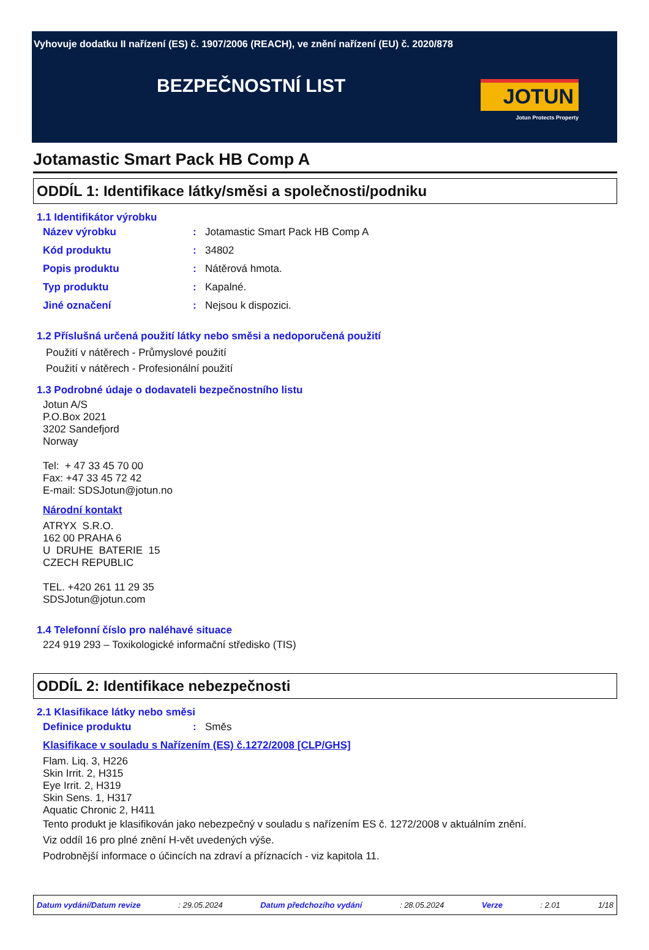Vyhovuje dodatku II nařízení (ES) č. 1907/2006 (REACH), ve znění nařízení (EU) č. 2020/878
BEZPEČNOSTNÍ LIST
JOTUN
Jotun Protects Property
Jotamastic Smart Pack HB Comp A
ODDÍL 1: Identifikace látky/směsi a společnosti/podniku
1.1 Identifikátor výrobku
Název výrobku: Jotamastic Smart Pack HB Comp A
Kód produktu: 34802
Popis produktu: Nátěrová hmota.
Typ produktu: Kapalné.
Jiné označení: Nejsou k dispozici.
1.2 Příslušná určená použití látky nebo směsi a nedoporučená použití
Použití v nátěrech - Průmyslové použití
Použití v nátěrech - Profesionální použití
1.3 Podrobné údaje o dodavateli bezpečnostního listu
Jotun A/S
P.O.Box 2021
3202 Sandefjord
Norway
Tel: + 47 33 45 70 00
Fax: +47 33 45 72 42
E-mail: SDSJotun@jotun.no
Národní kontakt
ATRYX S.R.O.
162 00 PRAHA 6
U DRUHE BATERIE 15
CZECH REPUBLIC
TEL. +420 261 11 29 35
SDSJotun@jotun.com
1.4 Telefonní číslo pro naléhavé situace
224 919 293 – Toxikologické informační středisko (TIS)
ODDÍL 2: Identifikace nebezpečnosti
2.1 Klasifikace látky nebo směsi
Definice produktu: Směs
Klasifikace v souladu s Nařízením (ES) č.1272/2008 [CLP/GHS]
Flam. Liq. 3, H226
Skin Irrit. 2, H315
Eye Irrit. 2, H319
Skin Sens. 1, H317
Aquatic Chronic 2, H411
Tento produkt je klasifikován jako nebezpečný v souladu s nařízením ES č. 1272/2008 v aktuálním znění.
Viz oddíl 16 pro plné znění H-vět uvedených výše.
Podrobnější informace o účincích na zdraví a příznacích - viz kapitola 11.
Datum vydání/Datum revize: 29.05.2024 Datum předchozího vydání: 28.05.2024 Verze: 2.01 1/18